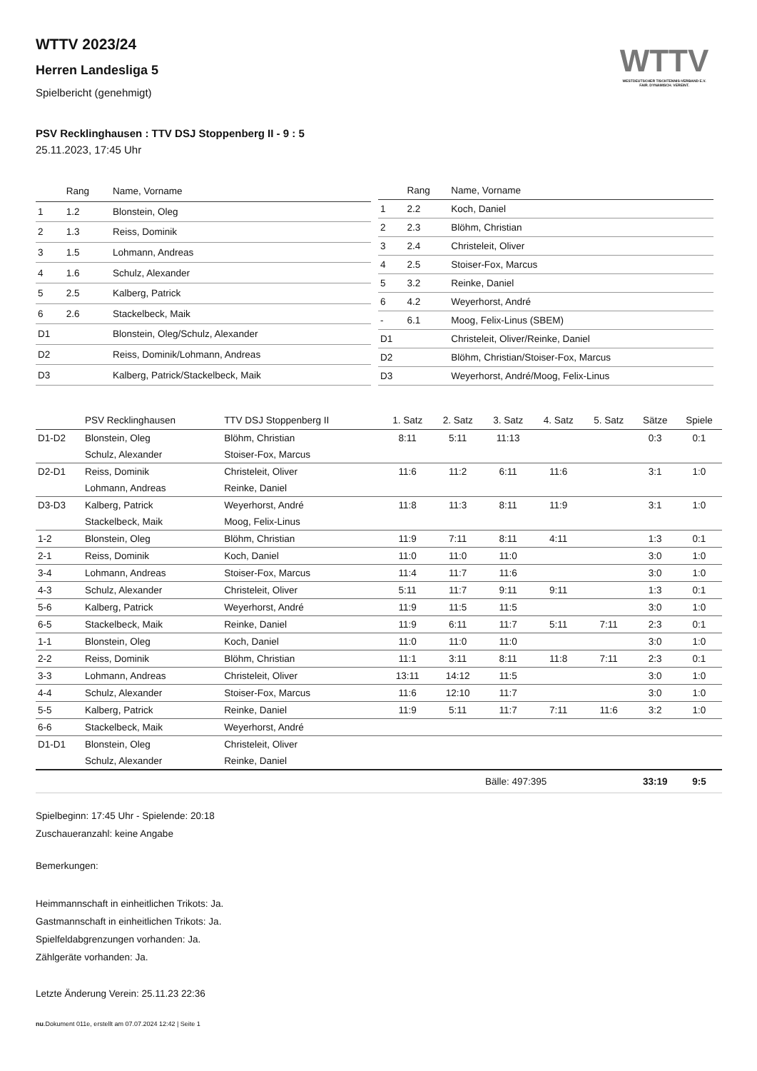WTTV
WESTDEUTSCHER TISCHTENNIS-VERBAND E.V.
FAIR. DYNAMISCH. VEREINT.
WTTV 2023/24
Herren Landesliga 5
Spielbericht (genehmigt)
PSV Recklinghausen : TTV DSJ Stoppenberg II - 9 : 5
25.11.2023, 17:45 Uhr
| | Rang | Name, Vorname |
| --- | --- | --- |
| 1 | 1.2 | Blonstein, Oleg |
| 2 | 1.3 | Reiss, Dominik |
| 3 | 1.5 | Lohmann, Andreas |
| 4 | 1.6 | Schulz, Alexander |
| 5 | 2.5 | Kalberg, Patrick |
| 6 | 2.6 | Stackelbeck, Maik |
| D1 | | Blonstein, Oleg/Schulz, Alexander |
| D2 | | Reiss, Dominik/Lohmann, Andreas |
| D3 | | Kalberg, Patrick/Stackelbeck, Maik |
| | Rang | Name, Vorname |
| --- | --- | --- |
| 1 | 2.2 | Koch, Daniel |
| 2 | 2.3 | Blöhm, Christian |
| 3 | 2.4 | Christeleit, Oliver |
| 4 | 2.5 | Stoiser-Fox, Marcus |
| 5 | 3.2 | Reinke, Daniel |
| 6 | 4.2 | Weyerhorst, André |
| - | 6.1 | Moog, Felix-Linus (SBEM) |
| D1 | | Christeleit, Oliver/Reinke, Daniel |
| D2 | | Blöhm, Christian/Stoiser-Fox, Marcus |
| D3 | | Weyerhorst, André/Moog, Felix-Linus |
| | PSV Recklinghausen | TTV DSJ Stoppenberg II | 1. Satz | 2. Satz | 3. Satz | 4. Satz | 5. Satz | Sätze | Spiele |
| --- | --- | --- | --- | --- | --- | --- | --- | --- | --- |
| D1-D2 | Blonstein, Oleg | Blöhm, Christian | 8:11 | 5:11 | 11:13 | | | 0:3 | 0:1 |
| | Schulz, Alexander | Stoiser-Fox, Marcus | | | | | | | |
| D2-D1 | Reiss, Dominik | Christeleit, Oliver | 11:6 | 11:2 | 6:11 | 11:6 | | 3:1 | 1:0 |
| | Lohmann, Andreas | Reinke, Daniel | | | | | | | |
| D3-D3 | Kalberg, Patrick | Weyerhorst, André | 11:8 | 11:3 | 8:11 | 11:9 | | 3:1 | 1:0 |
| | Stackelbeck, Maik | Moog, Felix-Linus | | | | | | | |
| 1-2 | Blonstein, Oleg | Blöhm, Christian | 11:9 | 7:11 | 8:11 | 4:11 | | 1:3 | 0:1 |
| 2-1 | Reiss, Dominik | Koch, Daniel | 11:0 | 11:0 | 11:0 | | | 3:0 | 1:0 |
| 3-4 | Lohmann, Andreas | Stoiser-Fox, Marcus | 11:4 | 11:7 | 11:6 | | | 3:0 | 1:0 |
| 4-3 | Schulz, Alexander | Christeleit, Oliver | 5:11 | 11:7 | 9:11 | 9:11 | | 1:3 | 0:1 |
| 5-6 | Kalberg, Patrick | Weyerhorst, André | 11:9 | 11:5 | 11:5 | | | 3:0 | 1:0 |
| 6-5 | Stackelbeck, Maik | Reinke, Daniel | 11:9 | 6:11 | 11:7 | 5:11 | 7:11 | 2:3 | 0:1 |
| 1-1 | Blonstein, Oleg | Koch, Daniel | 11:0 | 11:0 | 11:0 | | | 3:0 | 1:0 |
| 2-2 | Reiss, Dominik | Blöhm, Christian | 11:1 | 3:11 | 8:11 | 11:8 | 7:11 | 2:3 | 0:1 |
| 3-3 | Lohmann, Andreas | Christeleit, Oliver | 13:11 | 14:12 | 11:5 | | | 3:0 | 1:0 |
| 4-4 | Schulz, Alexander | Stoiser-Fox, Marcus | 11:6 | 12:10 | 11:7 | | | 3:0 | 1:0 |
| 5-5 | Kalberg, Patrick | Reinke, Daniel | 11:9 | 5:11 | 11:7 | 7:11 | 11:6 | 3:2 | 1:0 |
| 6-6 | Stackelbeck, Maik | Weyerhorst, André | | | | | | | |
| D1-D1 | Blonstein, Oleg | Christeleit, Oliver | | | | | | | |
| | Schulz, Alexander | Reinke, Daniel | | | | | | | |
| | | | | | Bälle: 497:395 | | | 33:19 | 9:5 |
Spielbeginn: 17:45 Uhr - Spielende: 20:18
Zuschaueranzahl: keine Angabe
Bemerkungen:
Heimmannschaft in einheitlichen Trikots: Ja.
Gastmannschaft in einheitlichen Trikots: Ja.
Spielfeldabgrenzungen vorhanden: Ja.
Zählgeräte vorhanden: Ja.
Letzte Änderung Verein: 25.11.23 22:36
nu.Dokument 011e, erstellt am 07.07.2024 12:42 | Seite 1